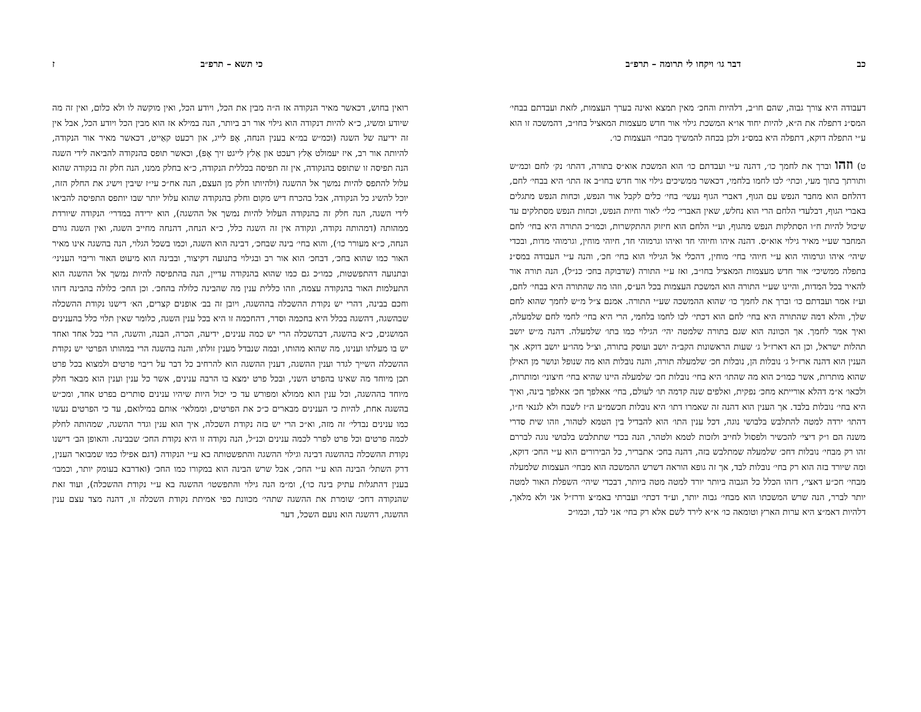כב דבר גו׳ ויקחו לי תרומה – תרפ״ב
דעבודה היא צורך גבוה, שהם חו״ב, דלהיות והחכ׳ מאין תמצא ואינה בערך העצמות, לזאת ועבדתם בבחי׳ המס״נ דתפלה את ה״א, להיות יחוד או״א המשכת גילוי אור חדש מעצמות המאציל בחו״ב, דהמשכה זו הוא ע״י התפלה דוקא, דתפלה היא במס״נ ולכן בכחה להמשיך מבחי׳ העצמות כו׳.
ט) וזהו וברך את לחמך כו׳, דהנה ע״י ועבדתם כו׳ הוא המשכת אוא״ס בתורה, דהתו׳ נק׳ לחם וכמ״ש ותורתך בתוך מעי, וכתי׳ לכו לחמו בלחמי, דכאשר ממשיכים גילוי אור חדש בחו״ב אז התו׳ היא בבחי׳ לחם, דהלחם הוא מחבר הנפש עם הגוף, דאברי הגוף נעשי׳ בחי׳ כלים לקבל אור הנפש, וכחות הנפש מתגלים באברי הגוף, דבלעדי הלחם הרי הוא נחלש, שאין האברי׳ כלי׳ לאור וחיות הנפש, וכחות הנפש מסתלקים עד שיכול להיות ח״ו הסתלקות הנפש מהגוף, וע״י הלחם הוא חיזוק ההתקשרות, וכמו״כ התורה היא בחי׳ לחם המחבר שע״י מאיר גילוי אוא״ס. דהנה איהו וחיוהי חד ואיהו וגרמוהי חד, חיוהי מוחין, וגרמוהי מדות, ובכדי שיהי׳ איהו וגרמוהי הוא ע״י חיוהי בחי׳ מוחין, דהכלי אל הגילוי הוא בחי׳ חכ׳, והנה ע״י העבודה במס״נ בתפלה ממשיכי׳ אור חדש מעצמות המאציל בחו״ב, ואז ע״י התורה (שדבוקה בחכ׳ כנ״ל), הנה תורה אור להאיר בכל המדות, והיינו שע״י התורה הוא המשכת העצמות בכל הע״ס, וזהו מה שהתורה היא בבחי׳ לחם, וע״ז אמר ועבדתם כו׳ וברך את לחמך כו׳ שהוא ההמשכה שע״י התורה. אמנם צ״ל מ״ש לחמך שהוא לחם שלך, והלא דמה שהתורה היא בחי׳ לחם הוא דכתי׳ לכו לחמו בלחמי, הרי היא בחי׳ לחמי לחם שלמעלה, ואיך אמר לחמך. אך הכוונה הוא שגם בתורה שלמטה יהי׳ הגילוי כמו בתו׳ שלמעלה. דהנה מ״ש יושב תהלות ישראל, וכן הא דארז״ל ג׳ שעות הראשונות הקב״ה יושב ועוסק בתורה, וצ״ל מהו״ע יושב דוקא. אך הענין הוא דהנה ארז״ל ג׳ נובלות הן, נובלות חכ׳ שלמעלה תורה, והנה נובלות הוא מה שנופל ונושר מן האילן שהוא מותרות, אשר כמו״כ הוא מה שהתו׳ היא בחי׳ נובלות חכ׳ שלמעלה היינו שהיא בחי׳ חיצוני׳ ומותרות, ולכאו׳ א״מ דהלא אורייתא מחכ׳ נפקית, ואלפים שנה קדמה תו׳ לעולם, בחי׳ אאלפך חכ׳ אאלפך בינה, ואיך היא בחי׳ נובלות בלבד. אך הענין הוא דהנה זה שאמרו דתו׳ היא נובלות חכשמ״ע ה״ז לשבח ולא לגנאי ח״ו, דהתו׳ ירדה למטה להתלבש בלבושי נוגה, דכל ענין התו׳ הוא להבדיל בין הטמא לטהור, וזהו שית סדרי משנה הם ו״ק דיצי׳ להכשיר ולפסול לחייב ולזכות לטמא ולטהר, הנה בכדי שתתלבש בלבושי נוגה לבררם זהו רק מבחי׳ נובלות דחכ׳ שלמעלה שמתלבש בזה, דהנה בחכ׳ אתבריר, כל הבירורים הוא ע״י החכ׳ דוקא, ומה שיורד בזה הוא רק בחי׳ נובלות לבד, אך זה גופא הוראה דשרש ההמשכה הוא מבחי׳ העצמות שלמעלה מבחי׳ חכ״ע דאצי׳, דזהו הכלל כל הגבוה ביותר יורד למטה מטה ביותר, דבכדי שיהי׳ השפלת האור למטה יותר לברר, הנה שרש המשכתו הוא מבחי׳ גבוה יותר, וע״ד דכתי׳ ועברתי באמ״צ ודרז״ל אני ולא מלאך, דלהיות דאמ״צ היא ערות הארץ וטומאה כו׳ א״א לירד לשם אלא רק בחי׳ אני לבד, וכמו״כ
כי תשא – תרפ״ב ז
רואין בחוש, דכאשר מאיר הנקודה אז ה״ה מבין את הכל, ויודע הכל, ואין מוקשה לו ולא כלום, ואין זה מה שיודע ומשיג, כ״א להיות דנקודה הוא גילוי אור רב ביותר, הנה במילא אז הוא מבין הכל ויודע הכל, אבל אין זה ידיעה של השגה (וכמ״ש במ״א בענין הנחה, אָפּ לייג, און רכעט קאַייט, דכאשר מאיר אור הנקודה, להיותה אור רב, איז יעמולט אַלץ רעכט און אַלץ לייגט זיך אָפּ), וכאשר תופס בהנקודה להביאה לידי השגה הנה תפיסה זו שתופס בהנקודה, אין זה תפיסה בכללית הנקודה, כ״א בחלק ממנו, הנה חלק זה בנקודה שהוא עלול להתפס להיות נמשך אל ההשגה (ולהיותו חלק מן העצם, הנה אח״כ עי״ז שיבין וישיג את החלק הזה, יוכל להשיג כל הנקודה, אבל בהכרח דיש מקום וחלק בהנקודה שהוא עלול יותר שבו יותפס התפיסה להביאו לידי השגה, הנה חלק זה בהנקודה העלול להיות נמשך אל ההשגה), הוא ירידה במדרי׳ הנקודה שיורדת ממהותה (דמהותה נקודה, ונקודה אין זה השגה כלל, כ״א הנחה, דהנחה מחייב השגה, ואין השגה גורם הנחה, כ״א מעורר כו׳), והוא בחי׳ בינה שבחכ׳, דבינה הוא השגה, וכמו בשכל הגלוי, הנה בהשגה אינו מאיר האור כמו שהוא בחכ׳, דבחכ׳ הוא אור רב ובגילוי בתנועה דקיצור, ובבינה הוא מיעוט האור וריבוי העניני׳ ובתנועה דהתפשטות, כמו״כ גם כמו שהוא בהנקודה עדיין, הנה בהתפיסה להיות נמשך אל ההשגה הוא התעלמות האור בהנקודה עצמה, וזהו כללית ענין מה שהבינה כלולה בהחכ׳. וכן החכ׳ כלולה בהבינה דזהו וחכם בבינה, דהרי יש נקודת ההשכלה בההשגה, ויובן זה בב׳ אופנים קצרים, הא׳ דישנו נקודת ההשכלה שבהשגה, דהשגה בכלל היא בחכמה וסדר, דהחכמה זו היא בכל ענין השגה, כלומר שאין תלוי כלל בהענינים המושגים, כ״א בהשגה, דבהשכלה הרי יש כמה ענינים, ידיעה, הכרה, הבנה, והשגה, הרי בכל אחד ואחד יש בו מעלתו וענינו, מה שהוא מהותו, ובמה שנבדל מענין זולתו, והנה בהשגה הרי במהותו הפרטי יש נקודת ההשכלה השייך לגדר וענין ההשגה, דענין ההשגה הוא להרחיב כל דבר על ריבוי פרטים ולמצוא בכל פרט תכן מיוחד מה שאינו בהפרט השני, ובכל פרט ימצא בו הרבה ענינים, אשר כל ענין וענין הוא מבאר חלק מיוחד בההשגה, וכל ענין הוא ממולא ומפורש עד כי יכול היות שיהיו ענינים סותרים בפרט אחד, ומכ״ש בהשגה אחת, להיות כי הענינים מבארים כ״כ את הפרטים, וממלאי׳ אותם במילואם, עד כי הפרטים נעשו כמו ענינים נבדלי׳ זה מזה, וא״כ הרי יש בזה נקודת השכלה, איך הוא ענין וגדר ההשגה, שמהותה לחלק לכמה פרטים וכל פרט לפרר לכמה ענינים וכנ״ל, הנה נקודה זו היא נקודת החכ׳ שבבינה. והאופן הב׳ דישנו נקודת ההשכלה בההשגה דבינה וגילוי ההשגה והתפשטותה בא ע״י הנקודה (דגם אפילו כמו שמבואר הענין, דרק השתל׳ הבינה הוא ע״י החכ׳, אבל שרש הבינה הוא במקורו כמו החכ׳ (ואדרבא בעומק יותר, וכמבו׳ בענין דהתגלות עתיק בינה כו׳), ומ״מ הנה גילוי והתפשטו׳ ההשגה בא ע״י נקודת ההשכלה), ועוד זאת שהנקודה דחכ׳ שומרת את ההשגה שתהי׳ מכוונת כפי אמיתת נקודת השכלה זו, דהנה מצד עצם ענין ההשגה, דהשגה הוא נועם השכל, דער